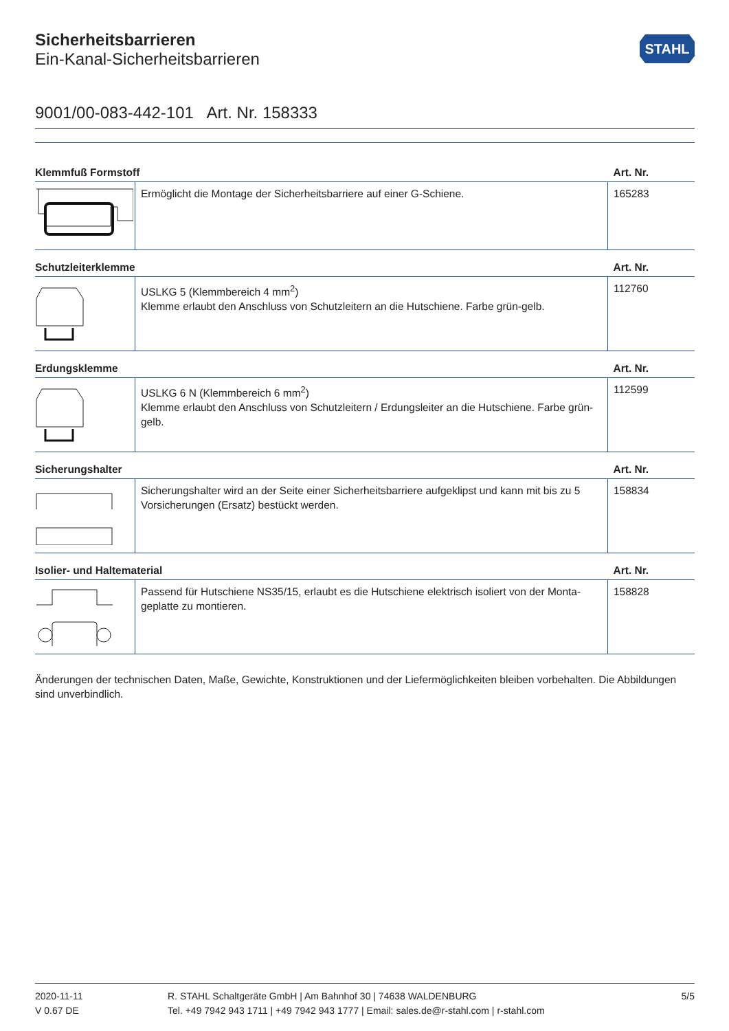STAHL
Sicherheitsbarrieren
Ein-Kanal-Sicherheitsbarrieren
9001/00-083-442-101 Art. Nr. 158333
| Klemmfuß Formstoff | | Art. Nr. |
| --- | --- | --- |
| | Ermöglicht die Montage der Sicherheitsbarriere auf einer G-Schiene. | 165283 |
| Schutzleiterklemme | | Art. Nr. |
| | USLKG 5 (Klemmbereich 4 mm<sup>2</sup>) Klemme erlaubt den Anschluss von Schutzleitern an die Hutschiene. Farbe grün-gelb. | 112760 |
| Erdungsklemme | | Art. Nr. |
| | USLKG 6 N (Klemmbereich 6 mm<sup>2</sup>) Klemme erlaubt den Anschluss von Schutzleitern / Erdungsleiter an die Hutschiene. Farbe grün-gelb. | 112599 |
| Sicherungshalter | | Art. Nr. |
| | Sicherungshalter wird an der Seite einer Sicherheitsbarriere aufgeklipst und kann mit bis zu 5 Vorsicherungen (Ersatz) bestückt werden. | 158834 |
| Isolier- und Haltematerial | | Art. Nr. |
| | Passend für Hutschiene NS35/15, erlaubt es die Hutschiene elektrisch isoliert von der Monta­geplatte zu montieren. | 158828 |
Änderungen der technischen Daten, Maße, Gewichte, Konstruktionen und der Liefermöglichkeiten bleiben vorbehalten. Die Abbildun­gen sind unverbindlich.
2020-11-11
V 0.67 DE
R. STAHL Schaltgeräte GmbH | Am Bahnhof 30 | 74638 WALDENBURG
Tel. +49 7942 943 1711 | +49 7942 943 1777 | Email: sales.de@r-stahl.com | r-stahl.com
5/5